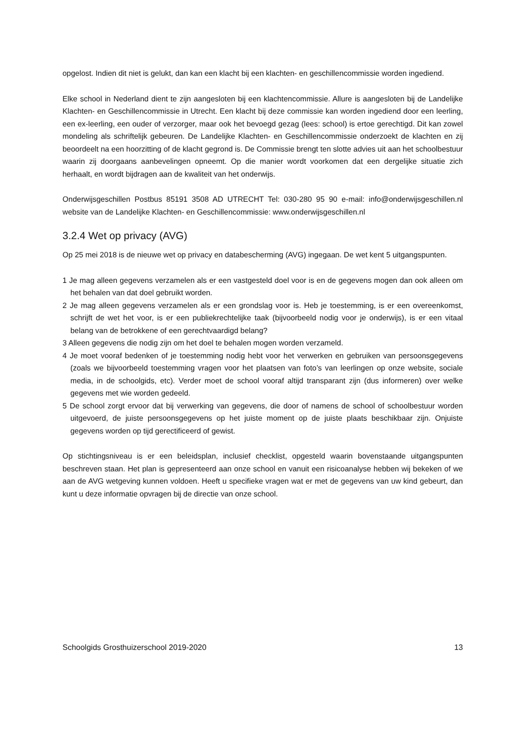opgelost. Indien dit niet is gelukt, dan kan een klacht bij een klachten- en geschillencommissie worden ingediend.
Elke school in Nederland dient te zijn aangesloten bij een klachtencommissie. Allure is aangesloten bij de Landelijke Klachten- en Geschillencommissie in Utrecht. Een klacht bij deze commissie kan worden ingediend door een leerling, een ex-leerling, een ouder of verzorger, maar ook het bevoegd gezag (lees: school) is ertoe gerechtigd. Dit kan zowel mondeling als schriftelijk gebeuren. De Landelijke Klachten- en Geschillencommissie onderzoekt de klachten en zij beoordeelt na een hoorzitting of de klacht gegrond is. De Commissie brengt ten slotte advies uit aan het schoolbestuur waarin zij doorgaans aanbevelingen opneemt. Op die manier wordt voorkomen dat een dergelijke situatie zich herhaalt, en wordt bijdragen aan de kwaliteit van het onderwijs.
Onderwijsgeschillen Postbus 85191 3508 AD UTRECHT Tel: 030-280 95 90 e-mail: info@onderwijsgeschillen.nl website van de Landelijke Klachten- en Geschillencommissie: www.onderwijsgeschillen.nl
3.2.4 Wet op privacy (AVG)
Op 25 mei 2018 is de nieuwe wet op privacy en databescherming (AVG) ingegaan. De wet kent 5 uitgangspunten.
1 Je mag alleen gegevens verzamelen als er een vastgesteld doel voor is en de gegevens mogen dan ook alleen om het behalen van dat doel gebruikt worden.
2 Je mag alleen gegevens verzamelen als er een grondslag voor is. Heb je toestemming, is er een overeenkomst, schrijft de wet het voor, is er een publiekrechtelijke taak (bijvoorbeeld nodig voor je onderwijs), is er een vitaal belang van de betrokkene of een gerechtvaardigd belang?
3 Alleen gegevens die nodig zijn om het doel te behalen mogen worden verzameld.
4 Je moet vooraf bedenken of je toestemming nodig hebt voor het verwerken en gebruiken van persoonsgegevens (zoals we bijvoorbeeld toestemming vragen voor het plaatsen van foto’s van leerlingen op onze website, sociale media, in de schoolgids, etc). Verder moet de school vooraf altijd transparant zijn (dus informeren) over welke gegevens met wie worden gedeeld.
5 De school zorgt ervoor dat bij verwerking van gegevens, die door of namens de school of schoolbestuur worden uitgevoerd, de juiste persoonsgegevens op het juiste moment op de juiste plaats beschikbaar zijn. Onjuiste gegevens worden op tijd gerectificeerd of gewist.
Op stichtingsniveau is er een beleidsplan, inclusief checklist, opgesteld waarin bovenstaande uitgangspunten beschreven staan. Het plan is gepresenteerd aan onze school en vanuit een risicoanalyse hebben wij bekeken of we aan de AVG wetgeving kunnen voldoen. Heeft u specifieke vragen wat er met de gegevens van uw kind gebeurt, dan kunt u deze informatie opvragen bij de directie van onze school.
Schoolgids Grosthuizerschool 2019-2020 13